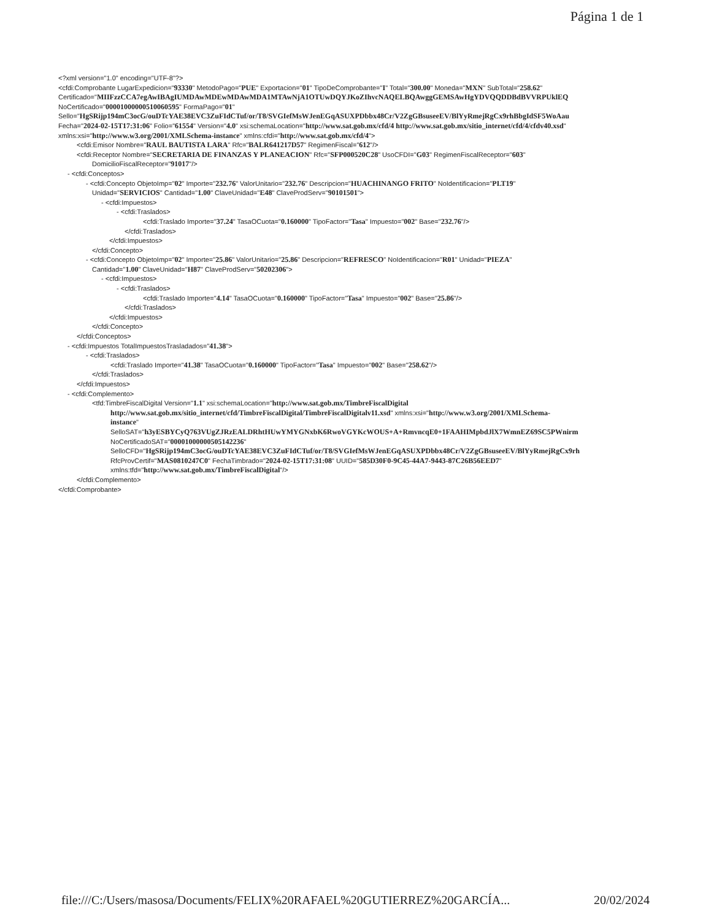Página 1 de 1
<?xml version="1.0" encoding="UTF-8"?>
<cfdi:Comprobante LugarExpedicion="93330" MetodoPago="PUE" Exportacion="01" TipoDeComprobante="I" Total="300.00" Moneda="MXN" SubTotal="258.62"
Certificado="MIIFzzCCA7egAwIBAgIUMDAwMDEwMDAwMDA1MTAwNjA1OTUwDQYJKoZIhvcNAQELBQAwggGEMSAwHgYDVQQDDBdBVVRPUklEQ
NoCertificado="00001000000510060595" FormaPago="01"
Sello="HgSRijp194mC3ocG/ouDTcYAE38EVC3ZuFIdCTuf/or/T8/SVGIefMsWJenEGqASUXPDbbx48Cr/V2ZgGBsuseeEV/BlYyRmejRgCx9rhBbgIdSF5WoAau
Fecha="2024-02-15T17:31:06" Folio="61554" Version="4.0" xsi:schemaLocation="http://www.sat.gob.mx/cfd/4 http://www.sat.gob.mx/sitio_internet/cfd/4/cfdv40.xsd"
xmlns:xsi="http://www.w3.org/2001/XMLSchema-instance" xmlns:cfdi="http://www.sat.gob.mx/cfd/4">
<cfdi:Emisor Nombre="RAUL BAUTISTA LARA" Rfc="BALR641217D57" RegimenFiscal="612"/>
<cfdi:Receptor Nombre="SECRETARIA DE FINANZAS Y PLANEACION" Rfc="SFP000520C28" UsoCFDI="G03" RegimenFiscalReceptor="603"
DomicilioFiscalReceptor="91017"/>
- <cfdi:Conceptos>
- <cfdi:Concepto ObjetoImp="02" Importe="232.76" ValorUnitario="232.76" Descripcion="HUACHINANGO FRITO" NoIdentificacion="PLT19"
Unidad="SERVICIOS" Cantidad="1.00" ClaveUnidad="E48" ClaveProdServ="90101501">
- <cfdi:Impuestos>
- <cfdi:Traslados>
<cfdi:Traslado Importe="37.24" TasaOCuota="0.160000" TipoFactor="Tasa" Impuesto="002" Base="232.76"/>
</cfdi:Traslados>
</cfdi:Impuestos>
</cfdi:Concepto>
- <cfdi:Concepto ObjetoImp="02" Importe="25.86" ValorUnitario="25.86" Descripcion="REFRESCO" NoIdentificacion="R01" Unidad="PIEZA"
Cantidad="1.00" ClaveUnidad="H87" ClaveProdServ="50202306">
- <cfdi:Impuestos>
- <cfdi:Traslados>
<cfdi:Traslado Importe="4.14" TasaOCuota="0.160000" TipoFactor="Tasa" Impuesto="002" Base="25.86"/>
</cfdi:Traslados>
</cfdi:Impuestos>
</cfdi:Concepto>
</cfdi:Conceptos>
- <cfdi:Impuestos TotalImpuestosTrasladados="41.38">
- <cfdi:Traslados>
<cfdi:Traslado Importe="41.38" TasaOCuota="0.160000" TipoFactor="Tasa" Impuesto="002" Base="258.62"/>
</cfdi:Traslados>
</cfdi:Impuestos>
- <cfdi:Complemento>
<tfd:TimbreFiscalDigital Version="1.1" xsi:schemaLocation="http://www.sat.gob.mx/TimbreFiscalDigital
http://www.sat.gob.mx/sitio_internet/cfd/TimbreFiscalDigital/TimbreFiscalDigitalv11.xsd" xmlns:xsi="http://www.w3.org/2001/XMLSchema-
instance"
SelloSAT="h3yESBYCyQ763VUgZJRzEALDRhtHUwYMYGNxbK6RwoVGYKcWOUS+A+RmvncqE0+1FAAHIMpbdJlX7WmnEZ69SC5PWnirm
NoCertificadoSAT="00001000000505142236"
SelloCFD="HgSRijp194mC3ocG/ouDTcYAE38EVC3ZuFIdCTuf/or/T8/SVGIefMsWJenEGqASUXPDbbx48Cr/V2ZgGBsuseeEV/BlYyRmejRgCx9rh
RfcProvCertif="MAS0810247C0" FechaTimbrado="2024-02-15T17:31:08" UUID="585D30F0-9C45-44A7-9443-87C26B56EED7"
xmlns:tfd="http://www.sat.gob.mx/TimbreFiscalDigital"/>
</cfdi:Complemento>
</cfdi:Comprobante>
file:///C:/Users/masosa/Documents/FELIX%20RAFAEL%20GUTIERREZ%20GARCÍA... 20/02/2024